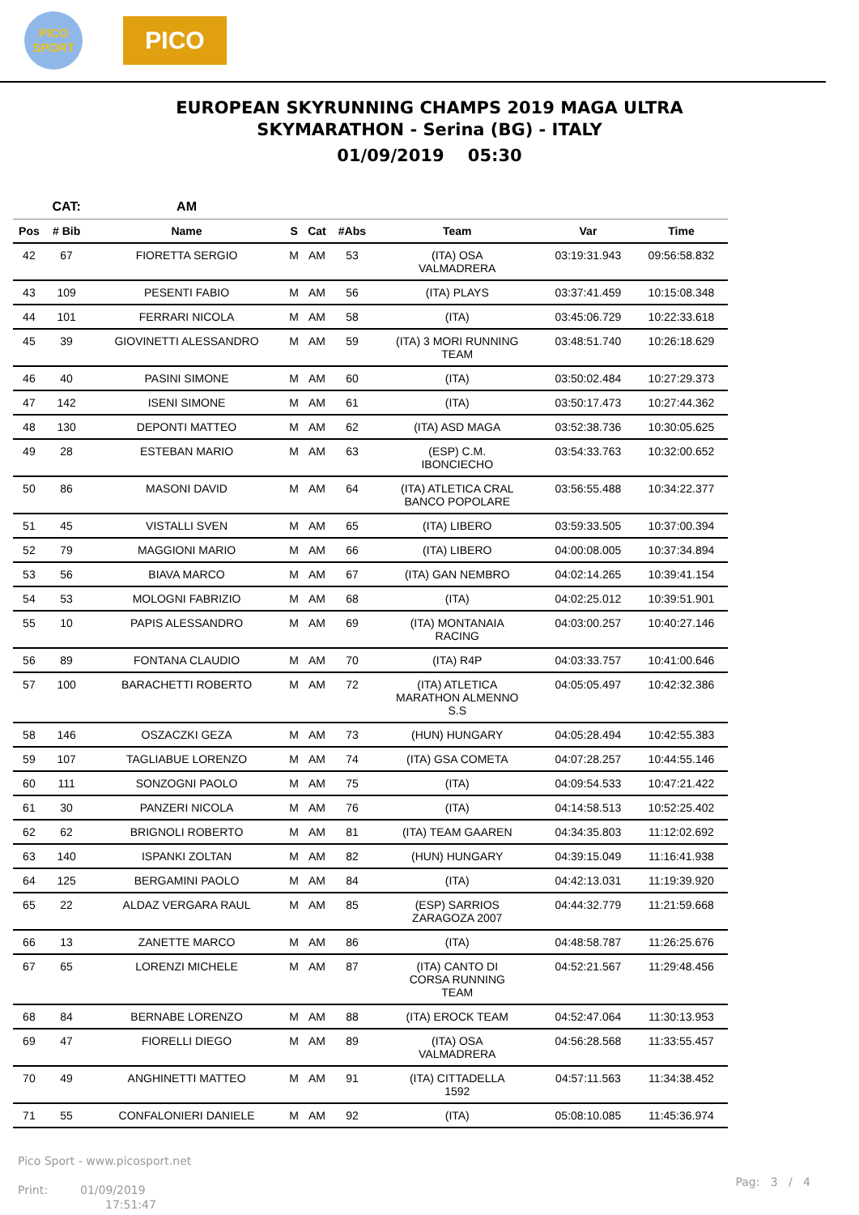PICO
SPORT
PICO
EUROPEAN SKYRUNNING CHAMPS 2019 MAGA ULTRA
SKYMARATHON - Serina (BG) - ITALY
01/09/2019 05:30
| | CAT: | AM | | | | | | |
| --- | --- | --- | --- | --- | --- | --- | --- | --- |
| Pos | # Bib | Name | S | Cat | #Abs | Team | Var | Time |
| 42 | 67 | FIORETTA SERGIO | M | AM | 53 | (ITA) OSA VALMADRERA | 03:19:31.943 | 09:56:58.832 |
| 43 | 109 | PESENTI FABIO | M | AM | 56 | (ITA) PLAYS | 03:37:41.459 | 10:15:08.348 |
| 44 | 101 | FERRARI NICOLA | M | AM | 58 | (ITA) | 03:45:06.729 | 10:22:33.618 |
| 45 | 39 | GIOVINETTI ALESSANDRO | M | AM | 59 | (ITA) 3 MORI RUNNING TEAM | 03:48:51.740 | 10:26:18.629 |
| 46 | 40 | PASINI SIMONE | M | AM | 60 | (ITA) | 03:50:02.484 | 10:27:29.373 |
| 47 | 142 | ISENI SIMONE | M | AM | 61 | (ITA) | 03:50:17.473 | 10:27:44.362 |
| 48 | 130 | DEPONTI MATTEO | M | AM | 62 | (ITA) ASD MAGA | 03:52:38.736 | 10:30:05.625 |
| 49 | 28 | ESTEBAN MARIO | M | AM | 63 | (ESP) C.M. IBONCIECHO | 03:54:33.763 | 10:32:00.652 |
| 50 | 86 | MASONI DAVID | M | AM | 64 | (ITA) ATLETICA CRAL BANCO POPOLARE | 03:56:55.488 | 10:34:22.377 |
| 51 | 45 | VISTALLI SVEN | M | AM | 65 | (ITA) LIBERO | 03:59:33.505 | 10:37:00.394 |
| 52 | 79 | MAGGIONI MARIO | M | AM | 66 | (ITA) LIBERO | 04:00:08.005 | 10:37:34.894 |
| 53 | 56 | BIAVA MARCO | M | AM | 67 | (ITA) GAN NEMBRO | 04:02:14.265 | 10:39:41.154 |
| 54 | 53 | MOLOGNI FABRIZIO | M | AM | 68 | (ITA) | 04:02:25.012 | 10:39:51.901 |
| 55 | 10 | PAPIS ALESSANDRO | M | AM | 69 | (ITA) MONTANAIA RACING | 04:03:00.257 | 10:40:27.146 |
| 56 | 89 | FONTANA CLAUDIO | M | AM | 70 | (ITA) R4P | 04:03:33.757 | 10:41:00.646 |
| 57 | 100 | BARACHETTI ROBERTO | M | AM | 72 | (ITA) ATLETICA MARATHON ALMENNO S.S | 04:05:05.497 | 10:42:32.386 |
| 58 | 146 | OSZACZKI GEZA | M | AM | 73 | (HUN) HUNGARY | 04:05:28.494 | 10:42:55.383 |
| 59 | 107 | TAGLIABUE LORENZO | M | AM | 74 | (ITA) GSA COMETA | 04:07:28.257 | 10:44:55.146 |
| 60 | 111 | SONZOGNI PAOLO | M | AM | 75 | (ITA) | 04:09:54.533 | 10:47:21.422 |
| 61 | 30 | PANZERI NICOLA | M | AM | 76 | (ITA) | 04:14:58.513 | 10:52:25.402 |
| 62 | 62 | BRIGNOLI ROBERTO | M | AM | 81 | (ITA) TEAM GAAREN | 04:34:35.803 | 11:12:02.692 |
| 63 | 140 | ISPANKI ZOLTAN | M | AM | 82 | (HUN) HUNGARY | 04:39:15.049 | 11:16:41.938 |
| 64 | 125 | BERGAMINI PAOLO | M | AM | 84 | (ITA) | 04:42:13.031 | 11:19:39.920 |
| 65 | 22 | ALDAZ VERGARA RAUL | M | AM | 85 | (ESP) SARRIOS ZARAGOZA 2007 | 04:44:32.779 | 11:21:59.668 |
| 66 | 13 | ZANETTE MARCO | M | AM | 86 | (ITA) | 04:48:58.787 | 11:26:25.676 |
| 67 | 65 | LORENZI MICHELE | M | AM | 87 | (ITA) CANTO DI CORSA RUNNING TEAM | 04:52:21.567 | 11:29:48.456 |
| 68 | 84 | BERNABE LORENZO | M | AM | 88 | (ITA) EROCK TEAM | 04:52:47.064 | 11:30:13.953 |
| 69 | 47 | FIORELLI DIEGO | M | AM | 89 | (ITA) OSA VALMADRERA | 04:56:28.568 | 11:33:55.457 |
| 70 | 49 | ANGHINETTI MATTEO | M | AM | 91 | (ITA) CITTADELLA 1592 | 04:57:11.563 | 11:34:38.452 |
| 71 | 55 | CONFALONIERI DANIELE | M | AM | 92 | (ITA) | 05:08:10.085 | 11:45:36.974 |
Pico Sport - www.picosport.net
Print: 01/09/2019
17:51:47
Pag: 3 / 4